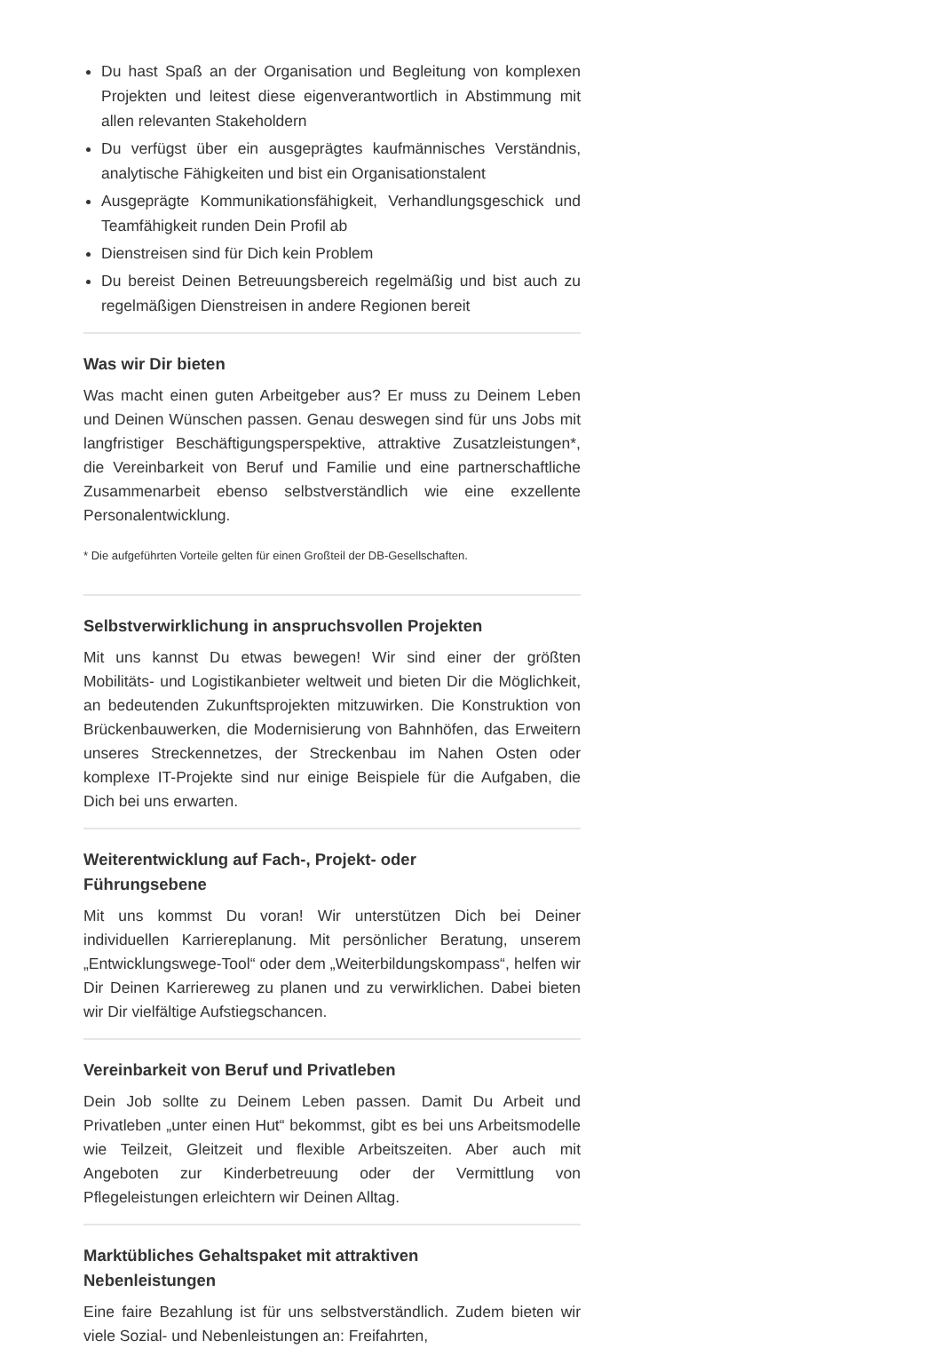Du hast Spaß an der Organisation und Begleitung von komplexen Projekten und leitest diese eigenverantwortlich in Abstimmung mit allen relevanten Stakeholdern
Du verfügst über ein ausgeprägtes kaufmännisches Verständnis, analytische Fähigkeiten und bist ein Organisationstalent
Ausgeprägte Kommunikationsfähigkeit, Verhandlungsgeschick und Teamfähigkeit runden Dein Profil ab
Dienstreisen sind für Dich kein Problem
Du bereist Deinen Betreuungsbereich regelmäßig und bist auch zu regelmäßigen Dienstreisen in andere Regionen bereit
Was wir Dir bieten
Was macht einen guten Arbeitgeber aus? Er muss zu Deinem Leben und Deinen Wünschen passen. Genau deswegen sind für uns Jobs mit langfristiger Beschäftigungsperspektive, attraktive Zusatzleistungen*, die Vereinbarkeit von Beruf und Familie und eine partnerschaftliche Zusammenarbeit ebenso selbstverständlich wie eine exzellente Personalentwicklung.
* Die aufgeführten Vorteile gelten für einen Großteil der DB-Gesellschaften.
Selbstverwirklichung in anspruchsvollen Projekten
Mit uns kannst Du etwas bewegen! Wir sind einer der größten Mobilitäts- und Logistikanbieter weltweit und bieten Dir die Möglichkeit, an bedeutenden Zukunftsprojekten mitzuwirken. Die Konstruktion von Brückenbauwerken, die Modernisierung von Bahnhöfen, das Erweitern unseres Streckennetzes, der Streckenbau im Nahen Osten oder komplexe IT-Projekte sind nur einige Beispiele für die Aufgaben, die Dich bei uns erwarten.
Weiterentwicklung auf Fach-, Projekt- oder
Führungsebene
Mit uns kommst Du voran! Wir unterstützen Dich bei Deiner individuellen Karriereplanung. Mit persönlicher Beratung, unserem „Entwicklungswege-Tool“ oder dem „Weiterbildungskompass“, helfen wir Dir Deinen Karriereweg zu planen und zu verwirklichen. Dabei bieten wir Dir vielfältige Aufstiegschancen.
Vereinbarkeit von Beruf und Privatleben
Dein Job sollte zu Deinem Leben passen. Damit Du Arbeit und Privatleben „unter einen Hut“ bekommst, gibt es bei uns Arbeitsmodelle wie Teilzeit, Gleitzeit und flexible Arbeitszeiten. Aber auch mit Angeboten zur Kinderbetreuung oder der Vermittlung von Pflegeleistungen erleichtern wir Deinen Alltag.
Marktübliches Gehaltspaket mit attraktiven
Nebenleistungen
Eine faire Bezahlung ist für uns selbstverständlich. Zudem bieten wir viele Sozial- und Nebenleistungen an: Freifahrten,